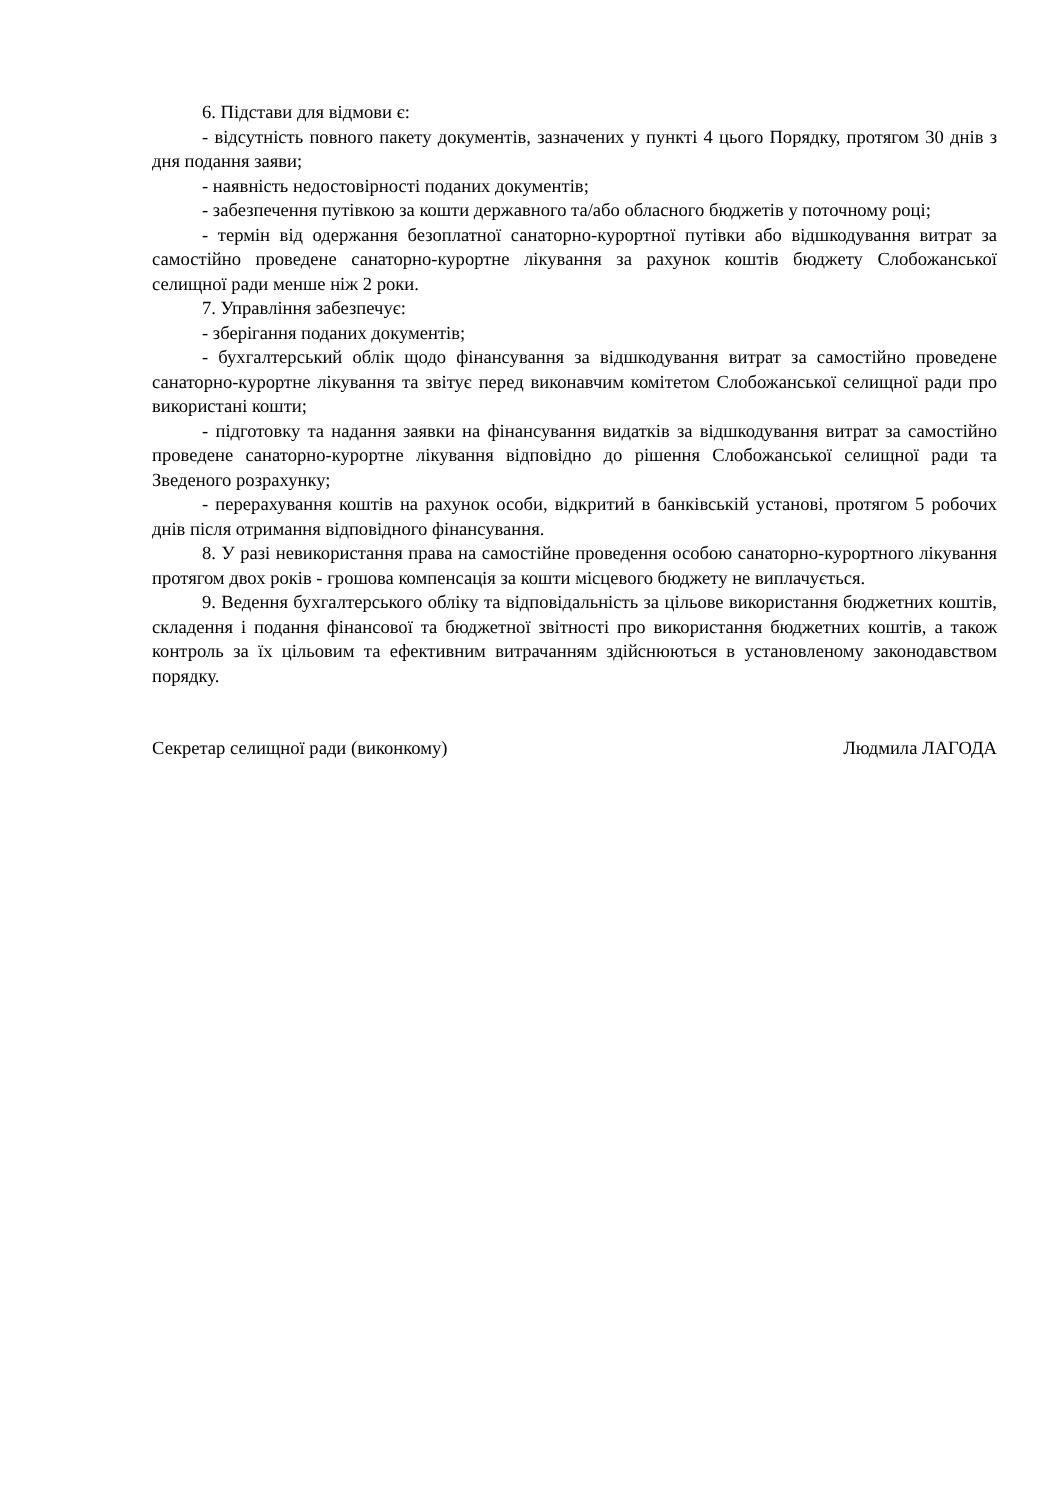6. Підстави для відмови є:
- відсутність повного пакету документів, зазначених у пункті 4 цього Порядку, протягом 30 днів з дня подання заяви;
- наявність недостовірності поданих документів;
- забезпечення путівкою за кошти державного та/або обласного бюджетів у поточному році;
- термін від одержання безоплатної санаторно-курортної путівки або відшкодування витрат за самостійно проведене санаторно-курортне лікування за рахунок коштів бюджету Слобожанської селищної ради менше ніж 2 роки.
7. Управління забезпечує:
- зберігання поданих документів;
- бухгалтерський облік щодо фінансування за відшкодування витрат за самостійно проведене санаторно-курортне лікування та звітує перед виконавчим комітетом Слобожанської селищної ради про використані кошти;
- підготовку та надання заявки на фінансування видатків за відшкодування витрат за самостійно проведене санаторно-курортне лікування відповідно до рішення Слобожанської селищної ради та Зведеного розрахунку;
- перерахування коштів на рахунок особи, відкритий в банківській установі, протягом 5 робочих днів після отримання відповідного фінансування.
8. У разі невикористання права на самостійне проведення особою санаторно-курортного лікування протягом двох років - грошова компенсація за кошти місцевого бюджету не виплачується.
9. Ведення бухгалтерського обліку та відповідальність за цільове використання бюджетних коштів, складення і подання фінансової та бюджетної звітності про використання бюджетних коштів, а також контроль за їх цільовим та ефективним витрачанням здійснюються в установленому законодавством порядку.
Секретар селищної ради (виконкому) Людмила ЛАГОДА